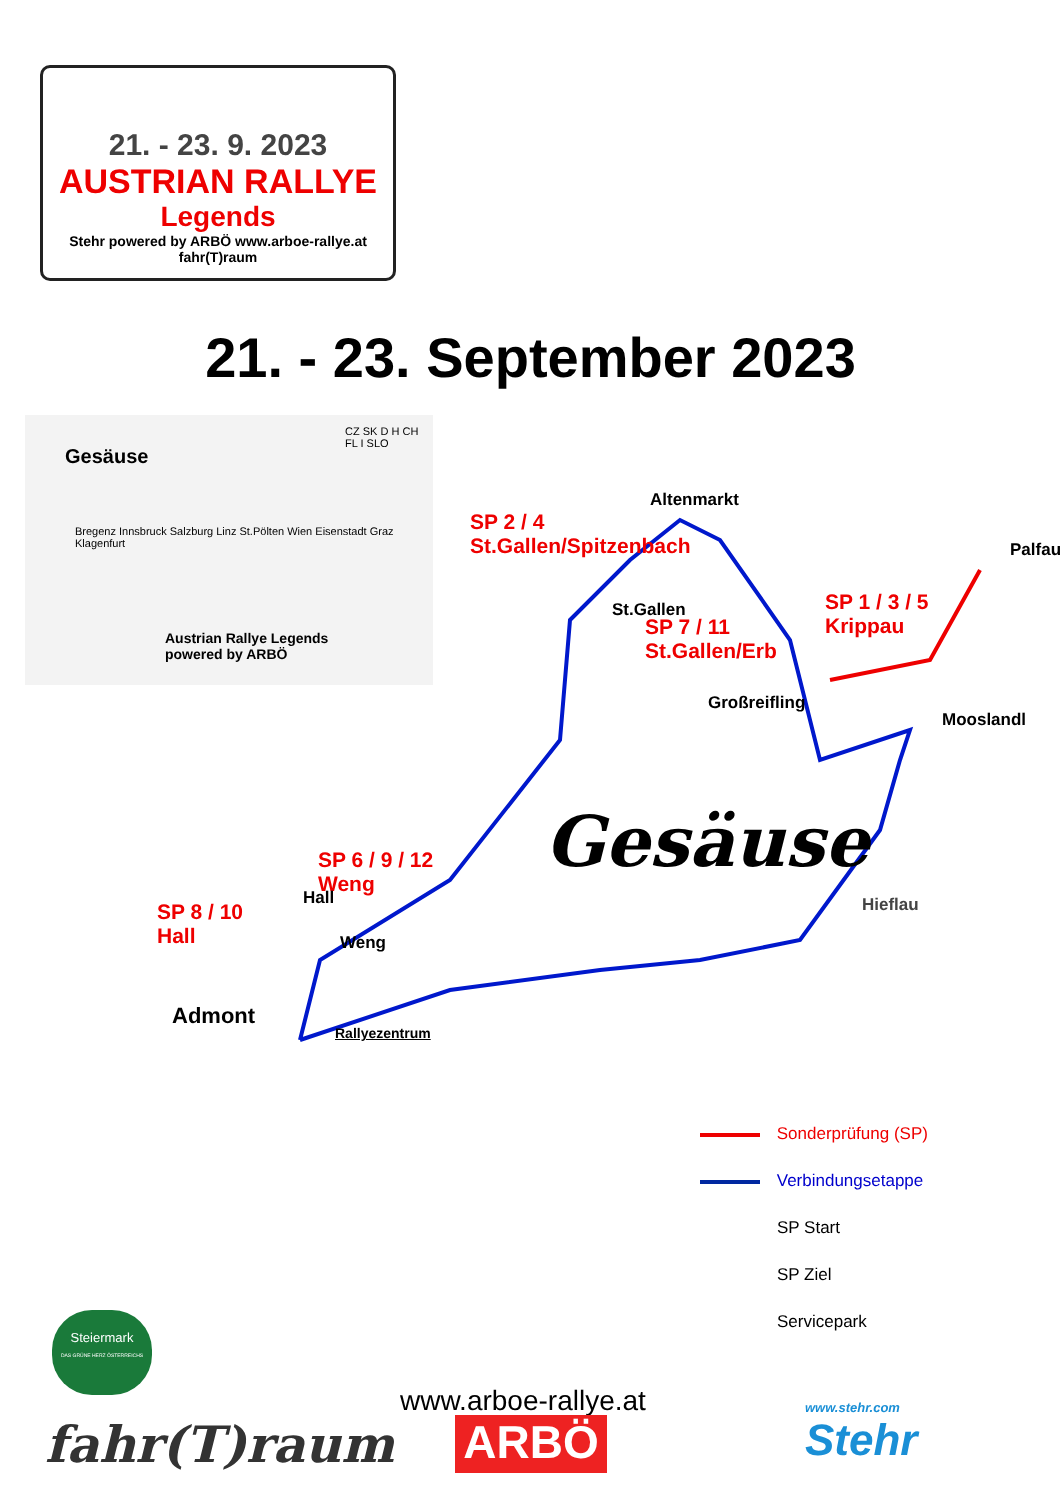21. - 23. 9. 2023
AUSTRIAN RALLYE
Legends
Stehr powered by ARBÖ www.arboe-rallye.at fahr(T)raum
21. - 23. September 2023
Gesäuse
Austrian Rallye Legends
powered by ARBÖ
CZ SK D H CH FL I SLO
Bregenz Innsbruck Salzburg Linz St.Pölten Wien Eisenstadt Graz Klagenfurt
SP 2 / 4
St.Gallen/Spitzenbach
Altenmarkt
Palfau
SP 1 / 3 / 5
Krippau
St.Gallen
SP 7 / 11
St.Gallen/Erb
Großreifling
Mooslandl
Hieflau
Gesäuse
SP 6 / 9 / 12
Weng
Hall
SP 8 / 10
Hall
Weng
Admont
Rallyezentrum
Sonderprüfung (SP)
Verbindungsetappe
SP Start
SP Ziel
Servicepark
Steiermark
DAS GRÜNE HERZ ÖSTERREICHS
www.arboe-rallye.at
fahr(T)raum ARBÖ
www.stehr.com
Stehr